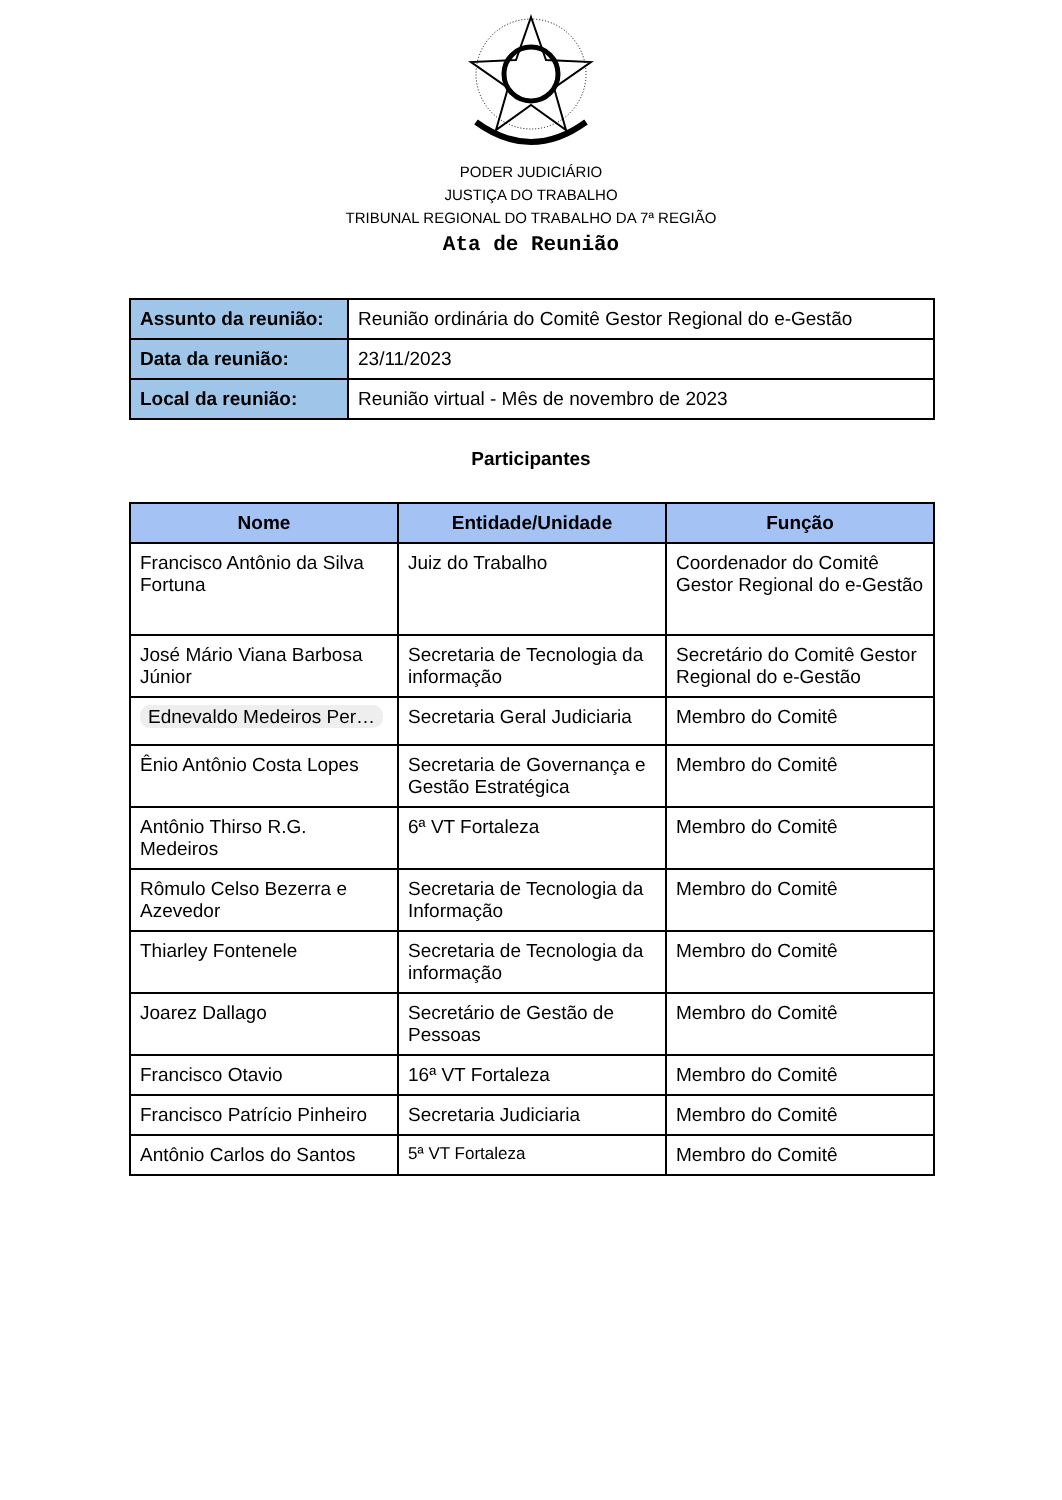PODER JUDICIÁRIO
JUSTIÇA DO TRABALHO
TRIBUNAL REGIONAL DO TRABALHO DA 7ª REGIÃO
Ata de Reunião
| Assunto da reunião: | Reunião ordinária do Comitê Gestor Regional do e-Gestão |
| Data da reunião: | 23/11/2023 |
| Local da reunião: | Reunião virtual - Mês de novembro de 2023 |
Participantes
| Nome | Entidade/Unidade | Função |
| --- | --- | --- |
| Francisco Antônio da Silva Fortuna | Juiz do Trabalho | Coordenador do Comitê Gestor Regional do e-Gestão |
| José Mário Viana Barbosa Júnior | Secretaria de Tecnologia da informação | Secretário do Comitê Gestor Regional do e-Gestão |
| Ednevaldo Medeiros Per… | Secretaria Geral Judiciaria | Membro do Comitê |
| Ênio Antônio Costa Lopes | Secretaria de Governança e Gestão Estratégica | Membro do Comitê |
| Antônio Thirso R.G. Medeiros | 6ª VT Fortaleza | Membro do Comitê |
| Rômulo Celso Bezerra e Azevedor | Secretaria de Tecnologia da Informação | Membro do Comitê |
| Thiarley Fontenele | Secretaria de Tecnologia da informação | Membro do Comitê |
| Joarez Dallago | Secretário de Gestão de Pessoas | Membro do Comitê |
| Francisco Otavio | 16ª VT Fortaleza | Membro do Comitê |
| Francisco Patrício Pinheiro | Secretaria Judiciaria | Membro do Comitê |
| Antônio Carlos do Santos | 5ª VT Fortaleza | Membro do Comitê |